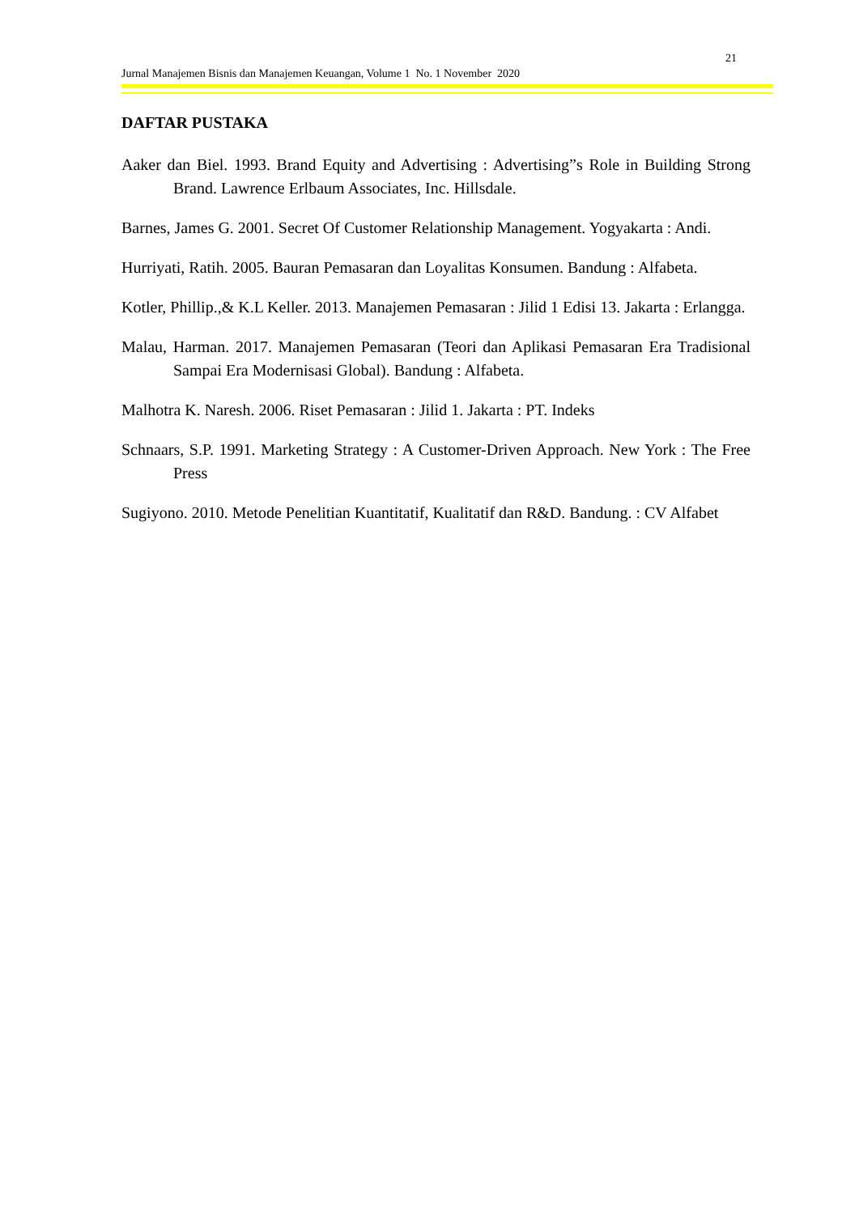21
Jurnal Manajemen Bisnis dan Manajemen Keuangan, Volume 1 No. 1 November 2020
DAFTAR PUSTAKA
Aaker dan Biel. 1993. Brand Equity and Advertising : Advertising”s Role in Building Strong Brand. Lawrence Erlbaum Associates, Inc. Hillsdale.
Barnes, James G. 2001. Secret Of Customer Relationship Management. Yogyakarta : Andi.
Hurriyati, Ratih. 2005. Bauran Pemasaran dan Loyalitas Konsumen. Bandung : Alfabeta.
Kotler, Phillip.,& K.L Keller. 2013. Manajemen Pemasaran : Jilid 1 Edisi 13. Jakarta : Erlangga.
Malau, Harman. 2017. Manajemen Pemasaran (Teori dan Aplikasi Pemasaran Era Tradisional Sampai Era Modernisasi Global). Bandung : Alfabeta.
Malhotra K. Naresh. 2006. Riset Pemasaran : Jilid 1. Jakarta : PT. Indeks
Schnaars, S.P. 1991. Marketing Strategy : A Customer-Driven Approach. New York : The Free Press
Sugiyono. 2010. Metode Penelitian Kuantitatif, Kualitatif dan R&D. Bandung. : CV Alfabet